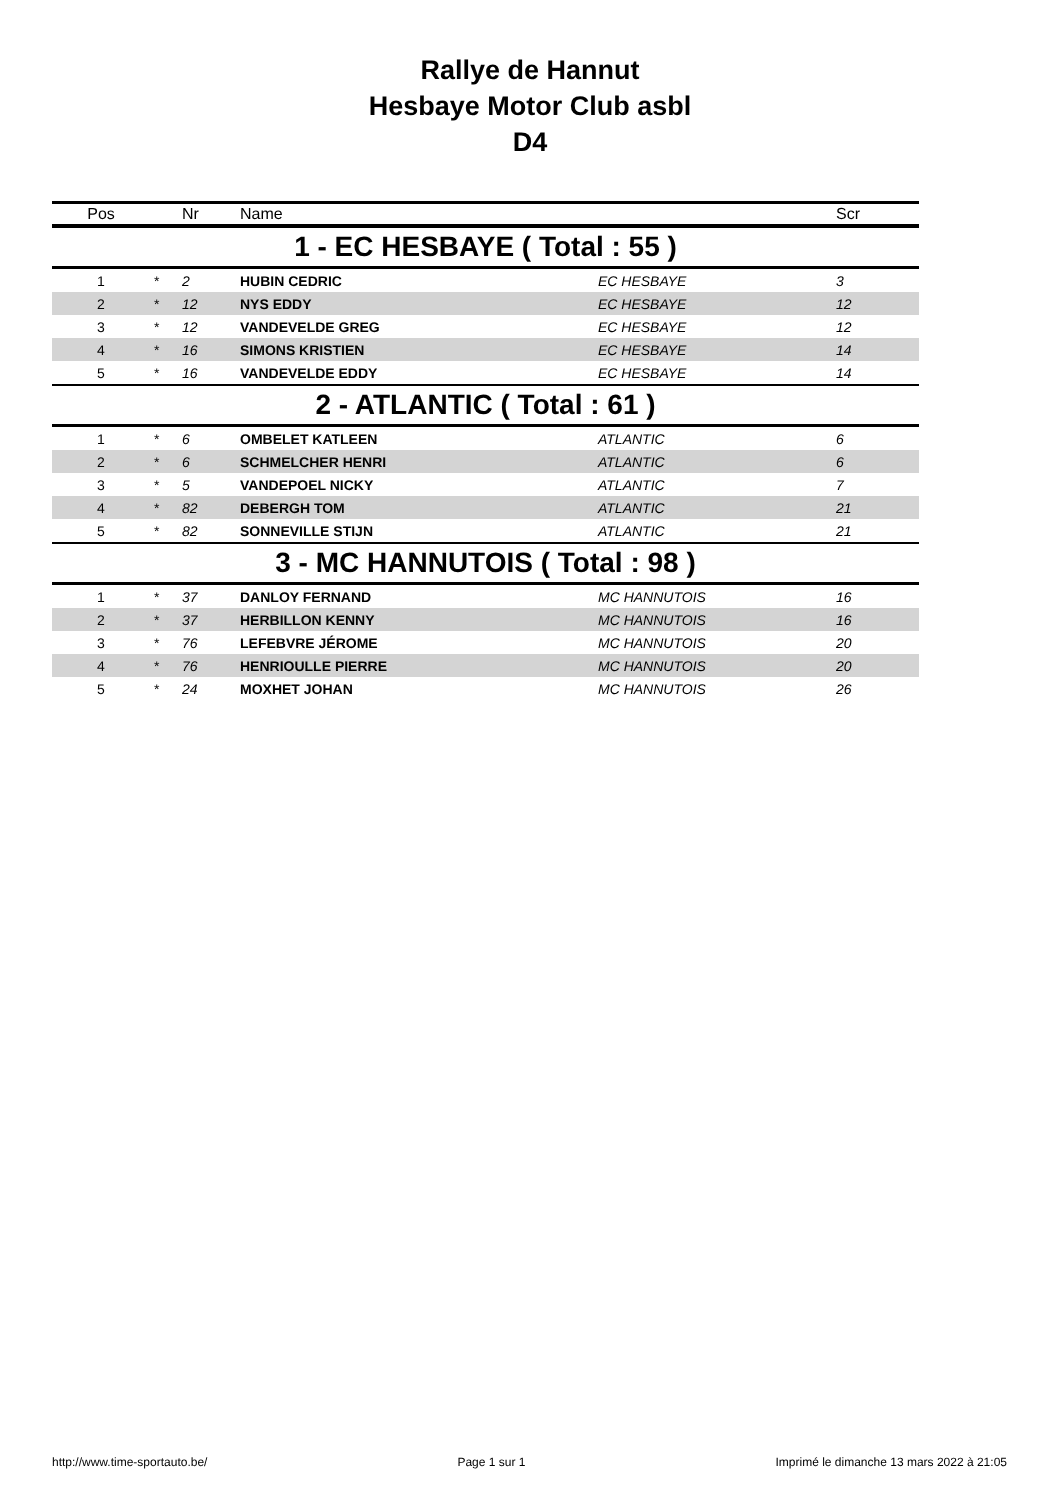Rallye de Hannut
Hesbaye Motor Club asbl
D4
| Pos | | Nr | Name | | Scr |
| --- | --- | --- | --- | --- | --- |
| 1 - EC HESBAYE ( Total : 55 ) | | | | | |
| 1 | * | 2 | HUBIN CEDRIC | EC HESBAYE | 3 |
| 2 | * | 12 | NYS EDDY | EC HESBAYE | 12 |
| 3 | * | 12 | VANDEVELDE GREG | EC HESBAYE | 12 |
| 4 | * | 16 | SIMONS KRISTIEN | EC HESBAYE | 14 |
| 5 | * | 16 | VANDEVELDE EDDY | EC HESBAYE | 14 |
| 2 - ATLANTIC ( Total : 61 ) | | | | | |
| 1 | * | 6 | OMBELET KATLEEN | ATLANTIC | 6 |
| 2 | * | 6 | SCHMELCHER HENRI | ATLANTIC | 6 |
| 3 | * | 5 | VANDEPOEL NICKY | ATLANTIC | 7 |
| 4 | * | 82 | DEBERGH TOM | ATLANTIC | 21 |
| 5 | * | 82 | SONNEVILLE STIJN | ATLANTIC | 21 |
| 3 - MC HANNUTOIS ( Total : 98 ) | | | | | |
| 1 | * | 37 | DANLOY FERNAND | MC HANNUTOIS | 16 |
| 2 | * | 37 | HERBILLON KENNY | MC HANNUTOIS | 16 |
| 3 | * | 76 | LEFEBVRE JÉROME | MC HANNUTOIS | 20 |
| 4 | * | 76 | HENRIOULLE PIERRE | MC HANNUTOIS | 20 |
| 5 | * | 24 | MOXHET JOHAN | MC HANNUTOIS | 26 |
http://www.time-sportauto.be/ Page 1 sur 1 Imprimé le dimanche 13 mars 2022 à 21:05